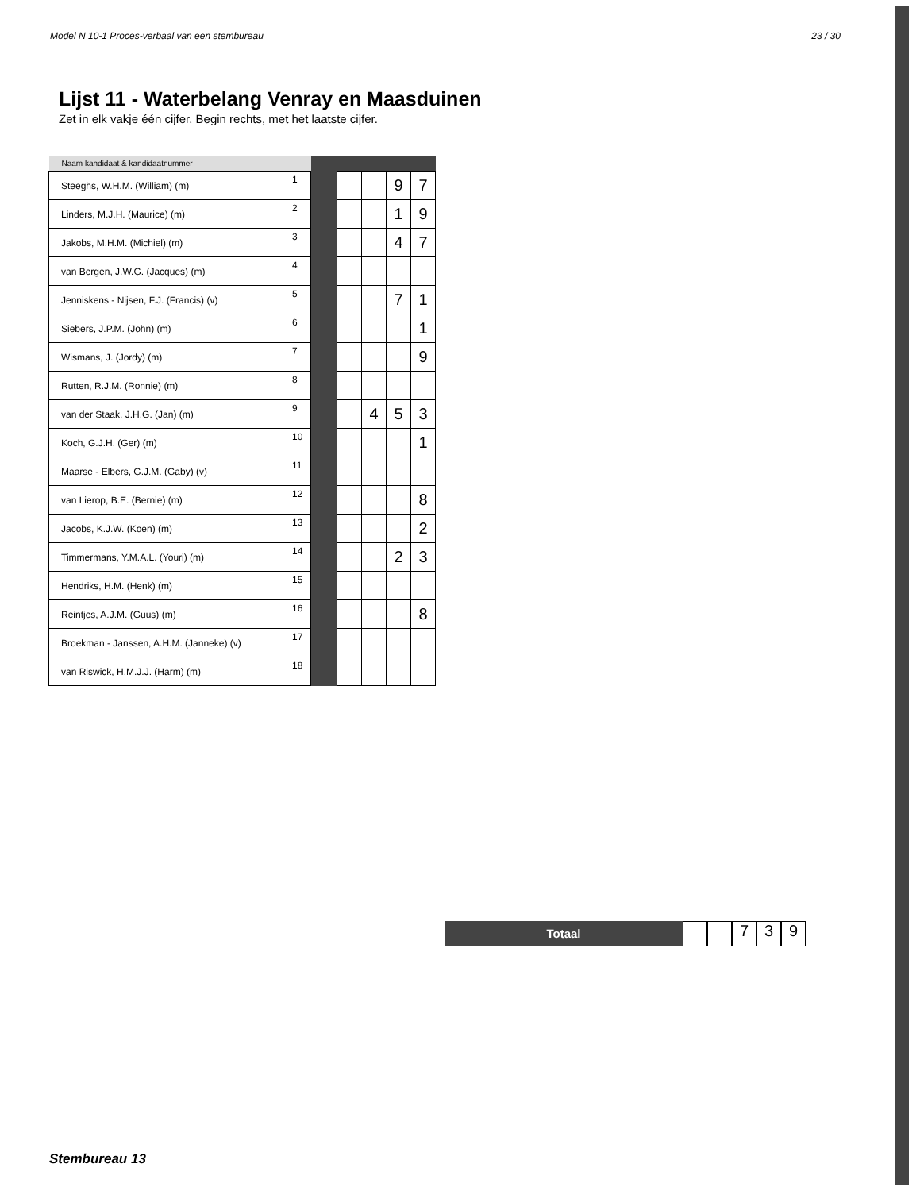Model N 10-1 Proces-verbaal van een stembureau 23 / 30
Lijst 11 - Waterbelang Venray en Maasduinen
Zet in elk vakje één cijfer. Begin rechts, met het laatste cijfer.
| Naam kandidaat & kandidaatnummer | | | | | | |
| --- | --- | --- | --- | --- | --- | --- |
| Steeghs, W.H.M. (William) (m) | 1 | | | | 9 | 7 |
| Linders, M.J.H. (Maurice) (m) | 2 | | | | 1 | 9 |
| Jakobs, M.H.M. (Michiel) (m) | 3 | | | | 4 | 7 |
| van Bergen, J.W.G. (Jacques) (m) | 4 | | | | | |
| Jenniskens - Nijsen, F.J. (Francis) (v) | 5 | | | | 7 | 1 |
| Siebers, J.P.M. (John) (m) | 6 | | | | | 1 |
| Wismans, J. (Jordy) (m) | 7 | | | | | 9 |
| Rutten, R.J.M. (Ronnie) (m) | 8 | | | | | |
| van der Staak, J.H.G. (Jan) (m) | 9 | | | 4 | 5 | 3 |
| Koch, G.J.H. (Ger) (m) | 10 | | | | | 1 |
| Maarse - Elbers, G.J.M. (Gaby) (v) | 11 | | | | | |
| van Lierop, B.E. (Bernie) (m) | 12 | | | | | 8 |
| Jacobs, K.J.W. (Koen) (m) | 13 | | | | | 2 |
| Timmermans, Y.M.A.L. (Youri) (m) | 14 | | | | 2 | 3 |
| Hendriks, H.M. (Henk) (m) | 15 | | | | | |
| Reintjes, A.J.M. (Guus) (m) | 16 | | | | | 8 |
| Broekman - Janssen, A.H.M. (Janneke) (v) | 17 | | | | | |
| van Riswick, H.M.J.J. (Harm) (m) | 18 | | | | | |
Totaal
7 3 9
Stembureau 13